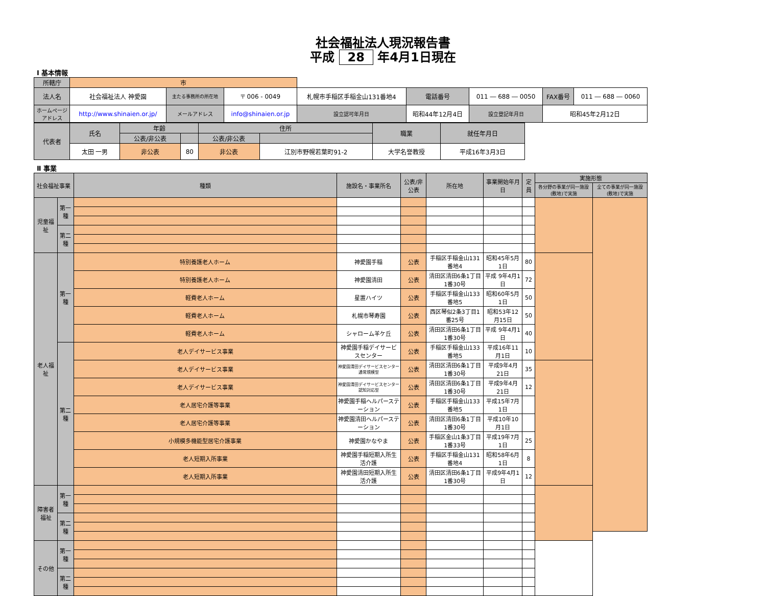社会福祉法人現況報告書
平成 28 年4月1日現在
Ⅰ 基本情報
| 所轄庁 | 市 | | | | | | | | | | |
| 法人名 | 社会福祉法人 神愛園 | 主たる事務所の所在地 | 〒 006 - 0049 | 札幌市手稲区手稲金山131番地4 | | | 電話番号 | 011 ― 688 ― 0050 | | FAX番号 | 011 ― 688 ― 0060 |
| ホームページアドレス | http://www.shinaien.or.jp/ | メールアドレス | info@shinaien.or.jp | | 設立認可年月日 | 昭和44年12月4日 | | | 設立登記年月日 | 昭和45年2月12日 | |
| 代表者 | 氏名 | 年齢 | | 住所 | | 職業 | 就任年月日 |
| | | 公表/非公表 | | 公表/非公表 | | | |
| | 太田 一男 | 非公表 | 80 | 非公表 | 江別市野幌若葉町91-2 | 大学名誉教授 | 平成16年3月3日 |
Ⅱ 事業
| 社会福祉事業 | | 種類 | 施設名・事業所名 | 公表/非公表 | 所在地 | 事業開始年月日 | 定員 | 実施形態 | |
| --- | --- | --- | --- | --- | --- | --- | --- | --- | --- |
| | | | | | | | | 各分野の事業が同一施設(敷地)で実施 | 全ての事業が同一施設(敷地)で実施 |
| 児童福祉 | 第一種 | | | | | | | | |
| | 第二種 | | | | | | | | |
| 老人福祉 | 第一種 | 特別養護老人ホーム | 神愛園手稲 | 公表 | 手稲区手稲金山131番地4 | 昭和45年5月1日 | 80 | | |
| | | 特別養護老人ホーム | 神愛園清田 | 公表 | 清田区清田6条1丁目1番30号 | 平成 9年4月1日 | 72 | | |
| | | 軽費老人ホーム | 星置ハイツ | 公表 | 手稲区手稲金山133番地5 | 昭和60年5月1日 | 50 | | |
| | | 軽費老人ホーム | 札幌市琴寿園 | 公表 | 西区琴似2条3丁目1番25号 | 昭和53年12月15日 | 50 | | |
| | | 軽費老人ホーム | シャローム羊ケ丘 | 公表 | 清田区清田6条1丁目1番30号 | 平成 9年4月1日 | 40 | | |
| | 第二種 | 老人デイサービス事業 | 神愛園手稲デイサービスセンター | 公表 | 手稲区手稲金山133番地5 | 平成16年11月1日 | 10 | | |
| | | 老人デイサービス事業 | 神愛園清田デイサービスセンター通常規模型 | 公表 | 清田区清田6条1丁目1番30号 | 平成9年4月21日 | 35 | | |
| | | 老人デイサービス事業 | 神愛園清田デイサービスセンター認知対応型 | 公表 | 清田区清田6条1丁目1番30号 | 平成9年4月21日 | 12 | | |
| | | 老人居宅介護等事業 | 神愛園手稲ヘルパーステーション | 公表 | 手稲区手稲金山133番地5 | 平成15年7月1日 | | | |
| | | 老人居宅介護等事業 | 神愛園清田ヘルパーステーション | 公表 | 清田区清田6条1丁目1番30号 | 平成10年10月1日 | | | |
| | | 小規模多機能型居宅介護事業 | 神愛園かなやま | 公表 | 手稲区金山1条3丁目1番33号 | 平成19年7月1日 | 25 | | |
| | | 老人短期入所事業 | 神愛園手稲短期入所生活介護 | 公表 | 手稲区手稲金山131番地4 | 昭和58年6月1日 | 8 | | |
| | | 老人短期入所事業 | 神愛園清田短期入所生活介護 | 公表 | 清田区清田6条1丁目1番30号 | 平成9年4月1日 | 12 | | |
| 障害者福祉 | 第一種 | | | | | | | | |
| | 第二種 | | | | | | | | |
| その他 | 第一種 | | | | | | | | |
| | 第二種 | | | | | | | | |